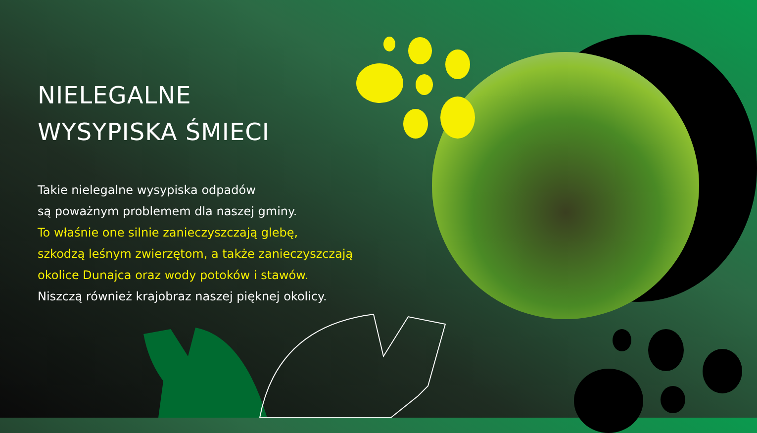NIELEGALNE
WYSYPISKA ŚMIECI
Takie nielegalne wysypiska odpadów
są poważnym problemem dla naszej gminy.
To właśnie one silnie zanieczyszczają glebę,
szkodzą leśnym zwierzętom, a także zanieczyszczają
okolice Dunajca oraz wody potoków i stawów.
Niszczą również krajobraz naszej pięknej okolicy.